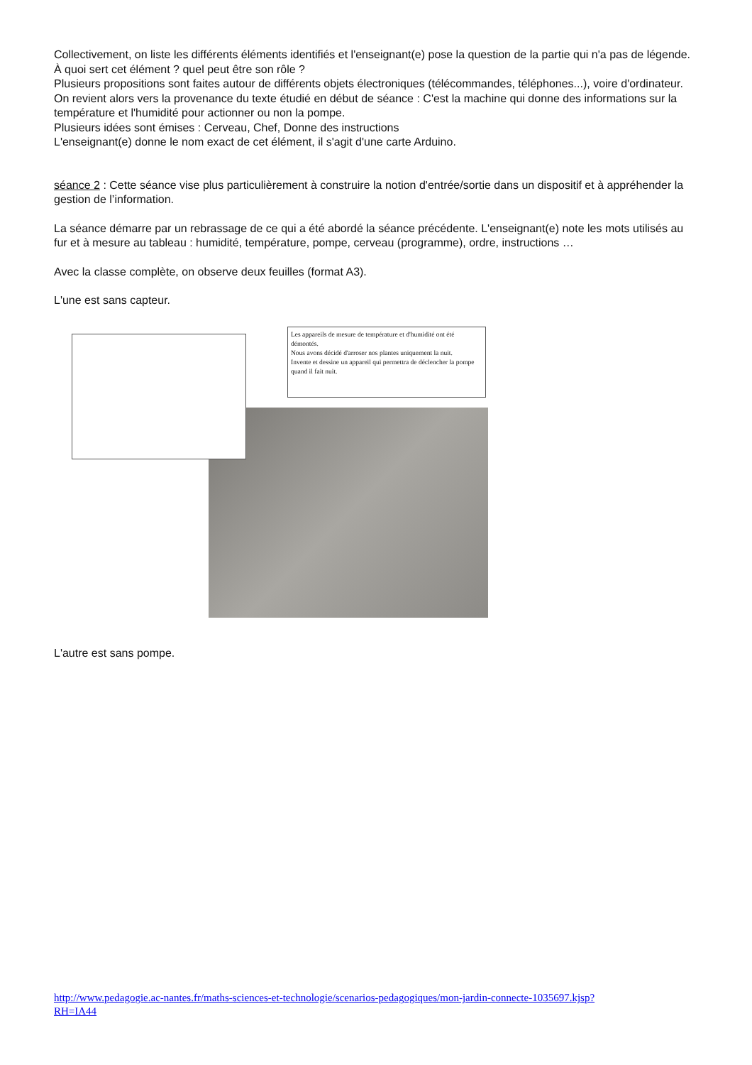Collectivement, on liste les différents éléments identifiés et l'enseignant(e) pose la question de la partie qui n'a pas de légende. À quoi sert cet élément ? quel peut être son rôle ?
Plusieurs propositions sont faites autour de différents objets électroniques (télécommandes, téléphones...), voire d'ordinateur.
On revient alors vers la provenance du texte étudié en début de séance : C'est la machine qui donne des informations sur la température et l'humidité pour actionner ou non la pompe.
Plusieurs idées sont émises : Cerveau, Chef, Donne des instructions
L'enseignant(e) donne le nom exact de cet élément, il s'agit d'une carte Arduino.
séance 2 : Cette séance vise plus particulièrement à construire la notion d'entrée/sortie dans un dispositif et à appréhender la gestion de l’information.
La séance démarre par un rebrassage de ce qui a été abordé la séance précédente. L'enseignant(e) note les mots utilisés au fur et à mesure au tableau : humidité, température, pompe, cerveau (programme), ordre, instructions …
Avec la classe complète, on observe deux feuilles (format A3).
L'une est sans capteur.
Les appareils de mesure de température et d'humidité ont été démontés.
Nous avons décidé d'arroser nos plantes uniquement la nuit.
Invente et dessine un appareil qui permettra de déclencher la pompe quand il fait nuit.
L'autre est sans pompe.
http://www.pedagogie.ac-nantes.fr/maths-sciences-et-technologie/scenarios-pedagogiques/mon-jardin-connecte-1035697.kjsp?
RH=IA44